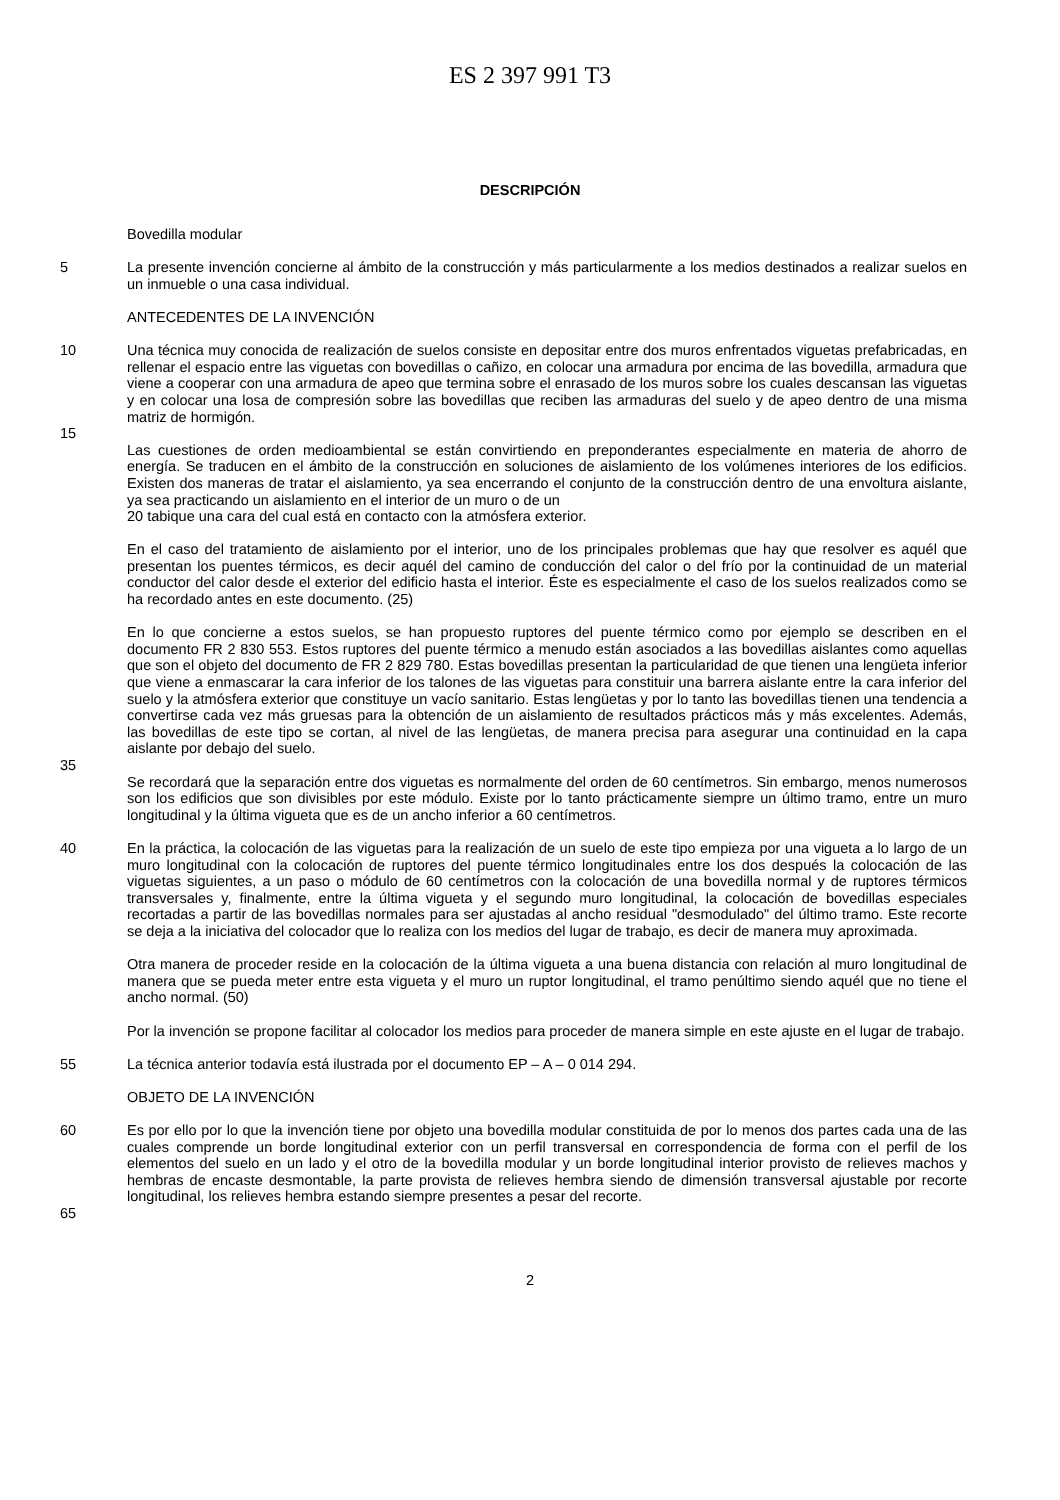ES 2 397 991 T3
DESCRIPCIÓN
Bovedilla modular
5 La presente invención concierne al ámbito de la construcción y más particularmente a los medios destinados a realizar suelos en un inmueble o una casa individual.
ANTECEDENTES DE LA INVENCIÓN
10 Una técnica muy conocida de realización de suelos consiste en depositar entre dos muros enfrentados viguetas prefabricadas, en rellenar el espacio entre las viguetas con bovedillas o cañizo, en colocar una armadura por encima de las bovedilla, armadura que viene a cooperar con una armadura de apeo que termina sobre el enrasado de los muros sobre los cuales descansan las viguetas y en colocar una losa de compresión sobre las bovedillas que reciben las armaduras del suelo y de apeo dentro de una misma matriz de hormigón.
15
Las cuestiones de orden medioambiental se están convirtiendo en preponderantes especialmente en materia de ahorro de energía. Se traducen en el ámbito de la construcción en soluciones de aislamiento de los volúmenes interiores de los edificios. Existen dos maneras de tratar el aislamiento, ya sea encerrando el conjunto de la construcción dentro de una envoltura aislante, ya sea practicando un aislamiento en el interior de un muro o de un
20 tabique una cara del cual está en contacto con la atmósfera exterior.
En el caso del tratamiento de aislamiento por el interior, uno de los principales problemas que hay que resolver es aquél que presentan los puentes térmicos, es decir aquél del camino de conducción del calor o del frío por la continuidad de un material conductor del calor desde el exterior del edificio hasta el interior. Éste es especialmente el caso de los suelos realizados como se ha recordado antes en este documento. (25)
En lo que concierne a estos suelos, se han propuesto ruptores del puente térmico como por ejemplo se describen en el documento FR 2 830 553. Estos ruptores del puente térmico a menudo están asociados a las bovedillas aislantes como aquellas que son el objeto del documento de FR 2 829 780. Estas bovedillas presentan la particularidad de que tienen una lengüeta inferior que viene a enmascarar la cara inferior de los talones de las viguetas para constituir una barrera aislante entre la cara inferior del suelo y la atmósfera exterior que constituye un vacío sanitario. Estas lengüetas y por lo tanto las bovedillas tienen una tendencia a convertirse cada vez más gruesas para la obtención de un aislamiento de resultados prácticos más y más excelentes. Además, las bovedillas de este tipo se cortan, al nivel de las lengüetas, de manera precisa para asegurar una continuidad en la capa aislante por debajo del suelo.
35
Se recordará que la separación entre dos viguetas es normalmente del orden de 60 centímetros. Sin embargo, menos numerosos son los edificios que son divisibles por este módulo. Existe por lo tanto prácticamente siempre un último tramo, entre un muro longitudinal y la última vigueta que es de un ancho inferior a 60 centímetros.
40 En la práctica, la colocación de las viguetas para la realización de un suelo de este tipo empieza por una vigueta a lo largo de un muro longitudinal con la colocación de ruptores del puente térmico longitudinales entre los dos después la colocación de las viguetas siguientes, a un paso o módulo de 60 centímetros con la colocación de una bovedilla normal y de ruptores térmicos transversales y, finalmente, entre la última vigueta y el segundo muro longitudinal, la colocación de bovedillas especiales recortadas a partir de las bovedillas normales para ser ajustadas al ancho residual "desmodulado" del último tramo. Este recorte se deja a la iniciativa del colocador que lo realiza con los medios del lugar de trabajo, es decir de manera muy aproximada.
Otra manera de proceder reside en la colocación de la última vigueta a una buena distancia con relación al muro longitudinal de manera que se pueda meter entre esta vigueta y el muro un ruptor longitudinal, el tramo penúltimo siendo aquél que no tiene el ancho normal. (50)
Por la invención se propone facilitar al colocador los medios para proceder de manera simple en este ajuste en el lugar de trabajo.
55 La técnica anterior todavía está ilustrada por el documento EP – A – 0 014 294.
OBJETO DE LA INVENCIÓN
60 Es por ello por lo que la invención tiene por objeto una bovedilla modular constituida de por lo menos dos partes cada una de las cuales comprende un borde longitudinal exterior con un perfil transversal en correspondencia de forma con el perfil de los elementos del suelo en un lado y el otro de la bovedilla modular y un borde longitudinal interior provisto de relieves machos y hembras de encaste desmontable, la parte provista de relieves hembra siendo de dimensión transversal ajustable por recorte longitudinal, los relieves hembra estando siempre presentes a pesar del recorte.
65
2